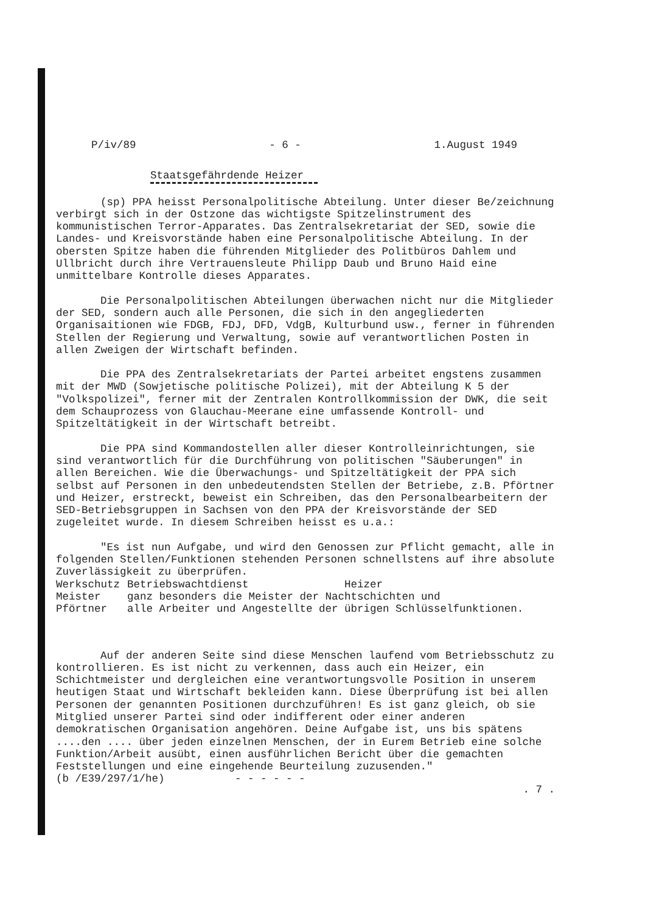P/iv/89 - 6 - 1.August 1949
Staatsgefährdende Heizer
(sp) PPA heisst Personalpolitische Abteilung. Unter dieser Be/zeichnung verbirgt sich in der Ostzone das wichtigste Spitzelinstrument des kommunistischen Terror-Apparates. Das Zentralsekretariat der SED, sowie die Landes- und Kreisvorstände haben eine Personalpolitische Abteilung. In der obersten Spitze haben die führenden Mitglieder des Politbüros Dahlem und Ullbricht durch ihre Vertrauensleute Philipp Daub und Bruno Haid eine unmittelbare Kontrolle dieses Apparates.
Die Personalpolitischen Abteilungen überwachen nicht nur die Mitglieder der SED, sondern auch alle Personen, die sich in den angegliederten Organisaitionen wie FDGB, FDJ, DFD, VdgB, Kulturbund usw., ferner in führenden Stellen der Regierung und Verwaltung, sowie auf verantwortlichen Posten in allen Zweigen der Wirtschaft befinden.
Die PPA des Zentralsekretariats der Partei arbeitet engstens zusammen mit der MWD (Sowjetische politische Polizei), mit der Abteilung K 5 der "Volkspolizei", ferner mit der Zentralen Kontrollkommission der DWK, die seit dem Schauprozess von Glauchau-Meerane eine umfassende Kontroll- und Spitzeltätigkeit in der Wirtschaft betreibt.
Die PPA sind Kommandostellen aller dieser Kontrolleinrichtungen, sie sind verantwortlich für die Durchführung von politischen "Säuberungen" in allen Bereichen. Wie die Überwachungs- und Spitzeltätigkeit der PPA sich selbst auf Personen in den unbedeutendsten Stellen der Betriebe, z.B. Pförtner und Heizer, erstreckt, beweist ein Schreiben, das den Personalbearbeitern der SED-Betriebsgruppen in Sachsen von den PPA der Kreisvorstände der SED zugeleitet wurde. In diesem Schreiben heisst es u.a.:
"Es ist nun Aufgabe, und wird den Genossen zur Pflicht gemacht, alle in folgenden Stellen/Funktionen stehenden Personen schnellstens auf ihre absolute Zuverlässigkeit zu überprüfen.
| Werkschutz | Betriebswachtdienst Heizer |
| Meister | ganz besonders die Meister der Nachtschichten und |
| Pförtner | alle Arbeiter und Angestellte der übrigen Schlüsselfunktionen. |
Auf der anderen Seite sind diese Menschen laufend vom Betriebsschutz zu kontrollieren. Es ist nicht zu verkennen, dass auch ein Heizer, ein Schichtmeister und dergleichen eine verantwortungsvolle Position in unserem heutigen Staat und Wirtschaft bekleiden kann. Diese Überprüfung ist bei allen Personen der genannten Positionen durchzuführen! Es ist ganz gleich, ob sie Mitglied unserer Partei sind oder indifferent oder einer anderen demokratischen Organisation angehören. Deine Aufgabe ist, uns bis spätens ....den .... über jeden einzelnen Menschen, der in Eurem Betrieb eine solche Funktion/Arbeit ausübt, einen ausführlichen Bericht über die gemachten Feststellungen und eine eingehende Beurteilung zuzusenden."
(b /E39/297/1/he) - - - - - -. 7 .